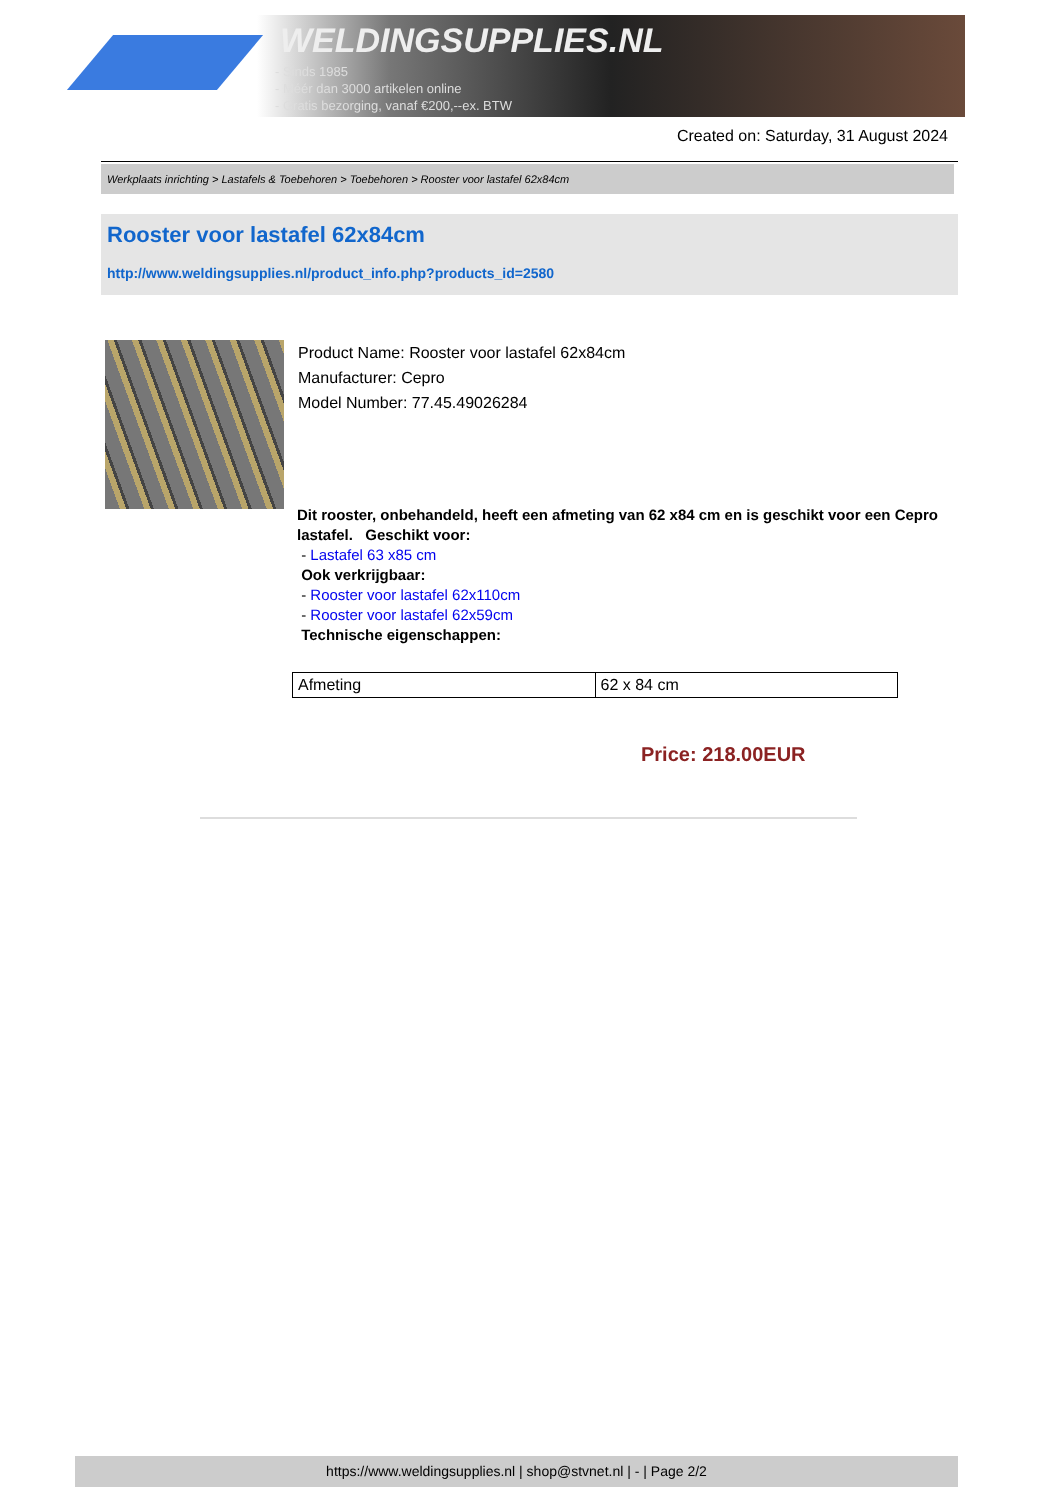WELDINGSUPPLIES.NL
- Sinds 1985
- Méér dan 3000 artikelen online
- Gratis bezorging, vanaf €200,--ex. BTW
Created on: Saturday, 31 August 2024
Werkplaats inrichting > Lastafels & Toebehoren > Toebehoren > Rooster voor lastafel 62x84cm
Rooster voor lastafel 62x84cm
http://www.weldingsupplies.nl/product_info.php?products_id=2580
Product Name: Rooster voor lastafel 62x84cm
Manufacturer: Cepro
Model Number: 77.45.49026284
Dit rooster, onbehandeld, heeft een afmeting van 62 x84 cm en is geschikt voor een Cepro lastafel. Geschikt voor:
- Lastafel 63 x85 cm
Ook verkrijgbaar:
- Rooster voor lastafel 62x110cm
- Rooster voor lastafel 62x59cm
Technische eigenschappen:
| Afmeting | 62 x 84 cm |
Price: 218.00EUR
https://www.weldingsupplies.nl | shop@stvnet.nl | - | Page 2/2